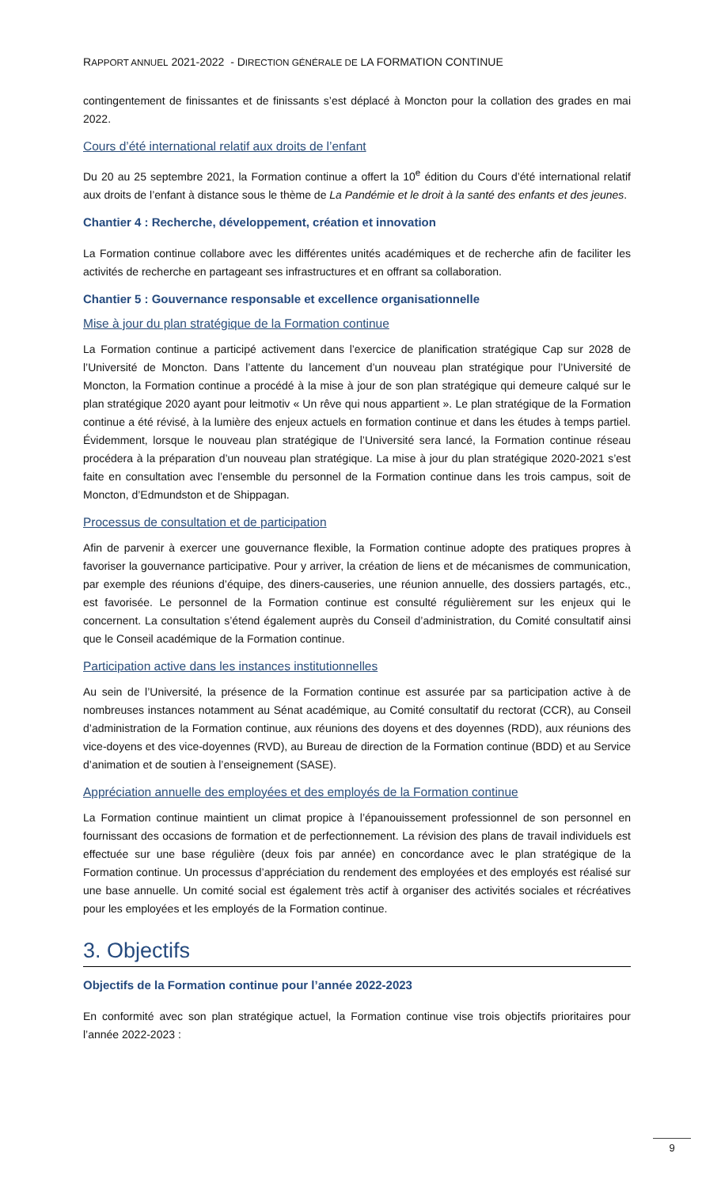RAPPORT ANNUEL 2021-2022 - DIRECTION GÉNÉRALE DE LA FORMATION CONTINUE
contingentement de finissantes et de finissants s’est déplacé à Moncton pour la collation des grades en mai 2022.
Cours d’été international relatif aux droits de l’enfant
Du 20 au 25 septembre 2021, la Formation continue a offert la 10<sup>e</sup> édition du Cours d’été international relatif aux droits de l’enfant à distance sous le thème de La Pandémie et le droit à la santé des enfants et des jeunes.
Chantier 4 : Recherche, développement, création et innovation
La Formation continue collabore avec les différentes unités académiques et de recherche afin de faciliter les activités de recherche en partageant ses infrastructures et en offrant sa collaboration.
Chantier 5 : Gouvernance responsable et excellence organisationnelle
Mise à jour du plan stratégique de la Formation continue
La Formation continue a participé activement dans l’exercice de planification stratégique Cap sur 2028 de l’Université de Moncton. Dans l’attente du lancement d’un nouveau plan stratégique pour l’Université de Moncton, la Formation continue a procédé à la mise à jour de son plan stratégique qui demeure calqué sur le plan stratégique 2020 ayant pour leitmotiv « Un rêve qui nous appartient ». Le plan stratégique de la Formation continue a été révisé, à la lumière des enjeux actuels en formation continue et dans les études à temps partiel. Évidemment, lorsque le nouveau plan stratégique de l’Université sera lancé, la Formation continue réseau procédera à la préparation d’un nouveau plan stratégique. La mise à jour du plan stratégique 2020-2021 s’est faite en consultation avec l’ensemble du personnel de la Formation continue dans les trois campus, soit de Moncton, d’Edmundston et de Shippagan.
Processus de consultation et de participation
Afin de parvenir à exercer une gouvernance flexible, la Formation continue adopte des pratiques propres à favoriser la gouvernance participative. Pour y arriver, la création de liens et de mécanismes de communication, par exemple des réunions d’équipe, des diners-causeries, une réunion annuelle, des dossiers partagés, etc., est favorisée. Le personnel de la Formation continue est consulté régulièrement sur les enjeux qui le concernent. La consultation s’étend également auprès du Conseil d’administration, du Comité consultatif ainsi que le Conseil académique de la Formation continue.
Participation active dans les instances institutionnelles
Au sein de l’Université, la présence de la Formation continue est assurée par sa participation active à de nombreuses instances notamment au Sénat académique, au Comité consultatif du rectorat (CCR), au Conseil d’administration de la Formation continue, aux réunions des doyens et des doyennes (RDD), aux réunions des vice-doyens et des vice-doyennes (RVD), au Bureau de direction de la Formation continue (BDD) et au Service d’animation et de soutien à l’enseignement (SASE).
Appréciation annuelle des employées et des employés de la Formation continue
La Formation continue maintient un climat propice à l’épanouissement professionnel de son personnel en fournissant des occasions de formation et de perfectionnement. La révision des plans de travail individuels est effectuée sur une base régulière (deux fois par année) en concordance avec le plan stratégique de la Formation continue. Un processus d’appréciation du rendement des employées et des employés est réalisé sur une base annuelle. Un comité social est également très actif à organiser des activités sociales et récréatives pour les employées et les employés de la Formation continue.
3. Objectifs
Objectifs de la Formation continue pour l’année 2022-2023
En conformité avec son plan stratégique actuel, la Formation continue vise trois objectifs prioritaires pour l’année 2022-2023 :
9